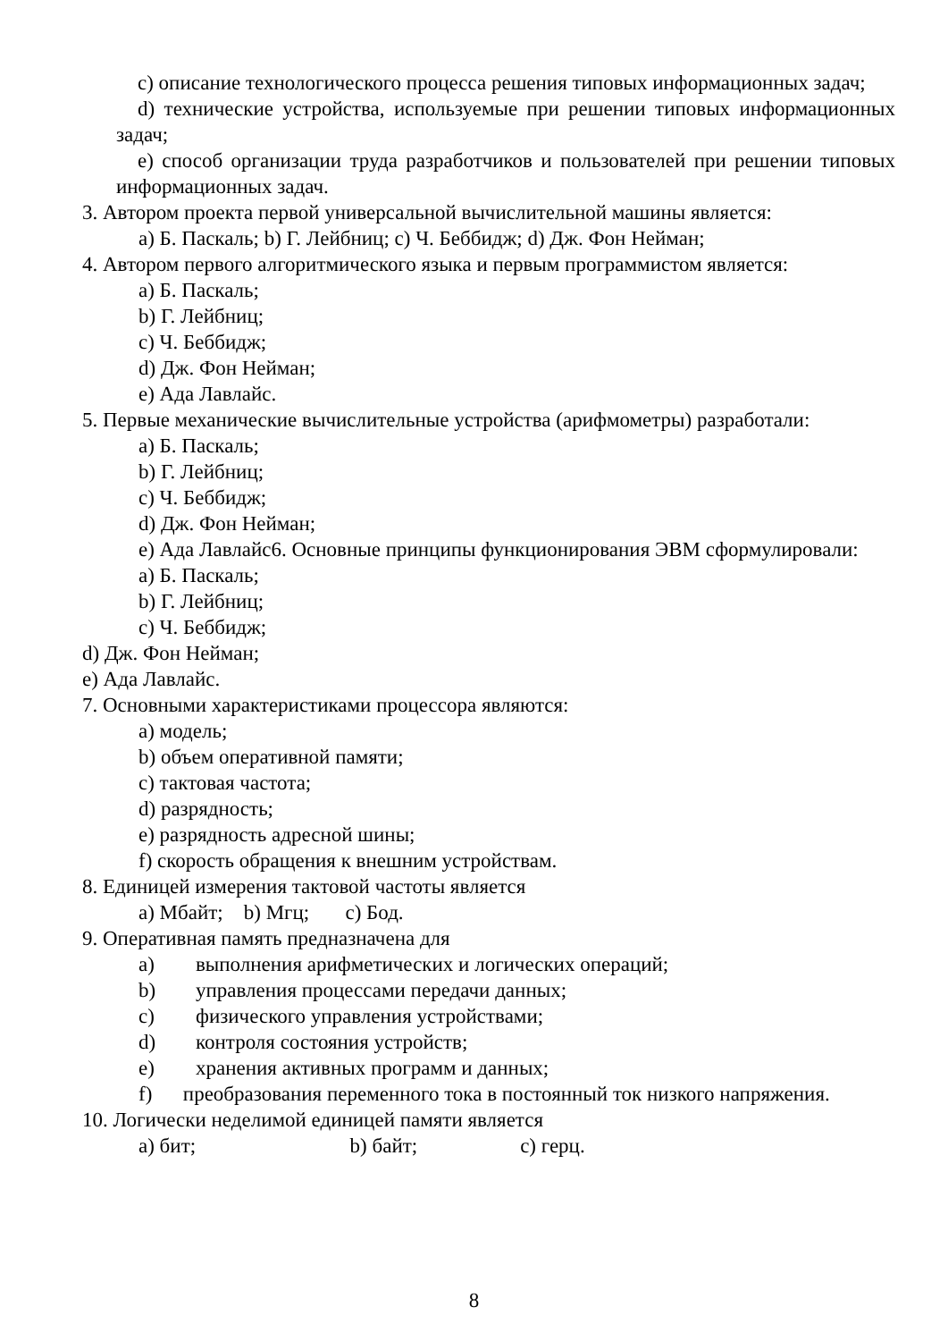c) описание технологического процесса решения типовых информационных задач;
d) технические устройства, используемые при решении типовых информационных задач;
e) способ организации труда разработчиков и пользователей при решении типовых информационных задач.
3. Автором проекта первой универсальной вычислительной машины является:
a) Б. Паскаль; b) Г. Лейбниц; c) Ч. Беббидж; d) Дж. Фон Нейман;
4. Автором первого алгоритмического языка и первым программистом является:
a) Б. Паскаль;
b) Г. Лейбниц;
c) Ч. Беббидж;
d) Дж. Фон Нейман;
e) Ада Лавлайс.
5. Первые механические вычислительные устройства (арифмометры) разработали:
a) Б. Паскаль;
b) Г. Лейбниц;
c) Ч. Беббидж;
d) Дж. Фон Нейман;
e) Ада Лавлайс6. Основные принципы функционирования ЭВМ сформулировали:
a) Б. Паскаль;
b) Г. Лейбниц;
c) Ч. Беббидж;
d) Дж. Фон Нейман;
e) Ада Лавлайс.
7. Основными характеристиками процессора являются:
a) модель;
b) объем оперативной памяти;
c) тактовая частота;
d) разрядность;
e) разрядность адресной шины;
f) скорость обращения к внешним устройствам.
8. Единицей измерения тактовой частоты является
a) Мбайт; b) Мгц; c) Бод.
9. Оперативная память предназначена для
a) выполнения арифметических и логических операций;
b) управления процессами передачи данных;
c) физического управления устройствами;
d) контроля состояния устройств;
e) хранения активных программ и данных;
f) преобразования переменного тока в постоянный ток низкого напряжения.
10. Логически неделимой единицей памяти является
a) бит; b) байт; c) герц.
8